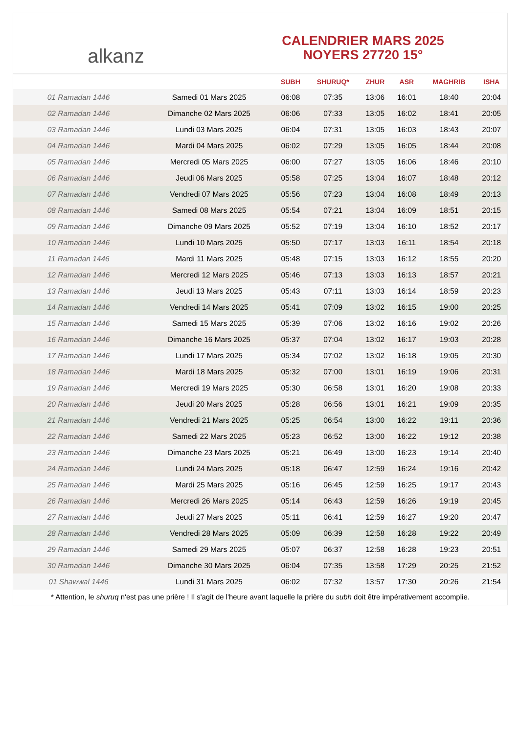alkanz
CALENDRIER MARS 2025
NOYERS 27720 15°
| | | SUBH | SHURUQ* | ZHUR | ASR | MAGHRIB | ISHA |
| --- | --- | --- | --- | --- | --- | --- | --- |
| 01 Ramadan 1446 | Samedi 01 Mars 2025 | 06:08 | 07:35 | 13:06 | 16:01 | 18:40 | 20:04 |
| 02 Ramadan 1446 | Dimanche 02 Mars 2025 | 06:06 | 07:33 | 13:05 | 16:02 | 18:41 | 20:05 |
| 03 Ramadan 1446 | Lundi 03 Mars 2025 | 06:04 | 07:31 | 13:05 | 16:03 | 18:43 | 20:07 |
| 04 Ramadan 1446 | Mardi 04 Mars 2025 | 06:02 | 07:29 | 13:05 | 16:05 | 18:44 | 20:08 |
| 05 Ramadan 1446 | Mercredi 05 Mars 2025 | 06:00 | 07:27 | 13:05 | 16:06 | 18:46 | 20:10 |
| 06 Ramadan 1446 | Jeudi 06 Mars 2025 | 05:58 | 07:25 | 13:04 | 16:07 | 18:48 | 20:12 |
| 07 Ramadan 1446 | Vendredi 07 Mars 2025 | 05:56 | 07:23 | 13:04 | 16:08 | 18:49 | 20:13 |
| 08 Ramadan 1446 | Samedi 08 Mars 2025 | 05:54 | 07:21 | 13:04 | 16:09 | 18:51 | 20:15 |
| 09 Ramadan 1446 | Dimanche 09 Mars 2025 | 05:52 | 07:19 | 13:04 | 16:10 | 18:52 | 20:17 |
| 10 Ramadan 1446 | Lundi 10 Mars 2025 | 05:50 | 07:17 | 13:03 | 16:11 | 18:54 | 20:18 |
| 11 Ramadan 1446 | Mardi 11 Mars 2025 | 05:48 | 07:15 | 13:03 | 16:12 | 18:55 | 20:20 |
| 12 Ramadan 1446 | Mercredi 12 Mars 2025 | 05:46 | 07:13 | 13:03 | 16:13 | 18:57 | 20:21 |
| 13 Ramadan 1446 | Jeudi 13 Mars 2025 | 05:43 | 07:11 | 13:03 | 16:14 | 18:59 | 20:23 |
| 14 Ramadan 1446 | Vendredi 14 Mars 2025 | 05:41 | 07:09 | 13:02 | 16:15 | 19:00 | 20:25 |
| 15 Ramadan 1446 | Samedi 15 Mars 2025 | 05:39 | 07:06 | 13:02 | 16:16 | 19:02 | 20:26 |
| 16 Ramadan 1446 | Dimanche 16 Mars 2025 | 05:37 | 07:04 | 13:02 | 16:17 | 19:03 | 20:28 |
| 17 Ramadan 1446 | Lundi 17 Mars 2025 | 05:34 | 07:02 | 13:02 | 16:18 | 19:05 | 20:30 |
| 18 Ramadan 1446 | Mardi 18 Mars 2025 | 05:32 | 07:00 | 13:01 | 16:19 | 19:06 | 20:31 |
| 19 Ramadan 1446 | Mercredi 19 Mars 2025 | 05:30 | 06:58 | 13:01 | 16:20 | 19:08 | 20:33 |
| 20 Ramadan 1446 | Jeudi 20 Mars 2025 | 05:28 | 06:56 | 13:01 | 16:21 | 19:09 | 20:35 |
| 21 Ramadan 1446 | Vendredi 21 Mars 2025 | 05:25 | 06:54 | 13:00 | 16:22 | 19:11 | 20:36 |
| 22 Ramadan 1446 | Samedi 22 Mars 2025 | 05:23 | 06:52 | 13:00 | 16:22 | 19:12 | 20:38 |
| 23 Ramadan 1446 | Dimanche 23 Mars 2025 | 05:21 | 06:49 | 13:00 | 16:23 | 19:14 | 20:40 |
| 24 Ramadan 1446 | Lundi 24 Mars 2025 | 05:18 | 06:47 | 12:59 | 16:24 | 19:16 | 20:42 |
| 25 Ramadan 1446 | Mardi 25 Mars 2025 | 05:16 | 06:45 | 12:59 | 16:25 | 19:17 | 20:43 |
| 26 Ramadan 1446 | Mercredi 26 Mars 2025 | 05:14 | 06:43 | 12:59 | 16:26 | 19:19 | 20:45 |
| 27 Ramadan 1446 | Jeudi 27 Mars 2025 | 05:11 | 06:41 | 12:59 | 16:27 | 19:20 | 20:47 |
| 28 Ramadan 1446 | Vendredi 28 Mars 2025 | 05:09 | 06:39 | 12:58 | 16:28 | 19:22 | 20:49 |
| 29 Ramadan 1446 | Samedi 29 Mars 2025 | 05:07 | 06:37 | 12:58 | 16:28 | 19:23 | 20:51 |
| 30 Ramadan 1446 | Dimanche 30 Mars 2025 | 06:04 | 07:35 | 13:58 | 17:29 | 20:25 | 21:52 |
| 01 Shawwal 1446 | Lundi 31 Mars 2025 | 06:02 | 07:32 | 13:57 | 17:30 | 20:26 | 21:54 |
* Attention, le shuruq n'est pas une prière ! Il s'agit de l'heure avant laquelle la prière du subh doit être impérativement accomplie.